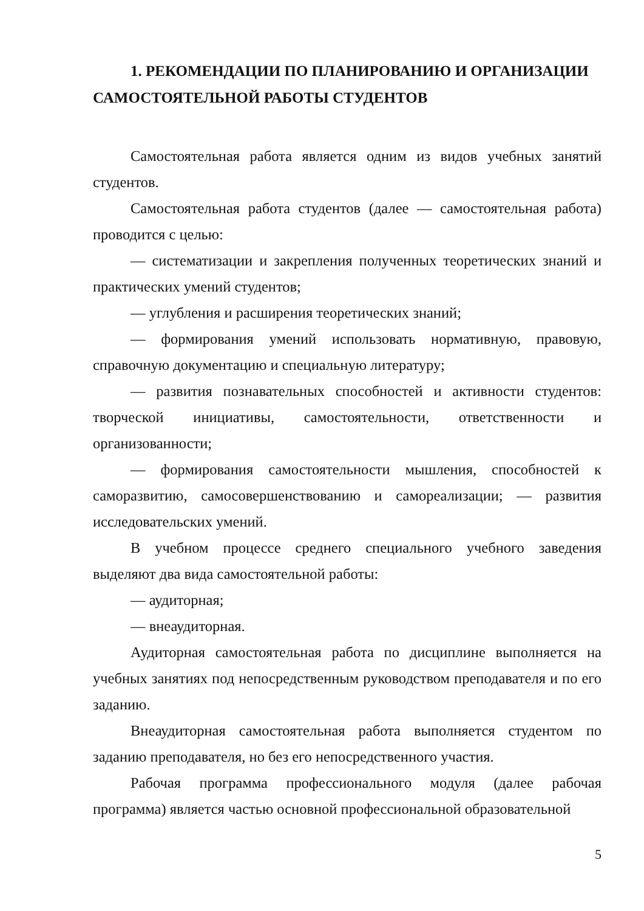1. РЕКОМЕНДАЦИИ ПО ПЛАНИРОВАНИЮ И ОРГАНИЗАЦИИ САМОСТОЯТЕЛЬНОЙ РАБОТЫ СТУДЕНТОВ
Самостоятельная работа является одним из видов учебных занятий студентов.
Самостоятельная работа студентов (далее — самостоятельная работа) проводится с целью:
— систематизации и закрепления полученных теоретических знаний и практических умений студентов;
— углубления и расширения теоретических знаний;
— формирования умений использовать нормативную, правовую, справочную документацию и специальную литературу;
— развития познавательных способностей и активности студентов: творческой инициативы, самостоятельности, ответственности и организованности;
— формирования самостоятельности мышления, способностей к саморазвитию, самосовершенствованию и самореализации; — развития исследовательских умений.
В учебном процессе среднего специального учебного заведения выделяют два вида самостоятельной работы:
— аудиторная;
— внеаудиторная.
Аудиторная самостоятельная работа по дисциплине выполняется на учебных занятиях под непосредственным руководством преподавателя и по его заданию.
Внеаудиторная самостоятельная работа выполняется студентом по заданию преподавателя, но без его непосредственного участия.
Рабочая программа профессионального модуля (далее рабочая программа) является частью основной профессиональной образовательной
5